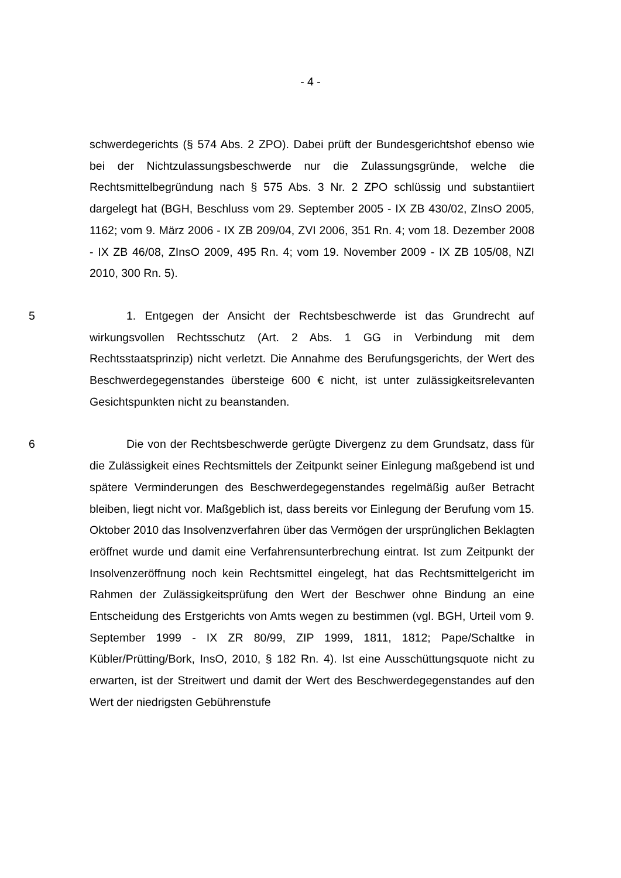- 4 -
schwerdegerichts (§ 574 Abs. 2 ZPO). Dabei prüft der Bundesgerichtshof ebenso wie bei der Nichtzulassungsbeschwerde nur die Zulassungsgründe, welche die Rechtsmittelbegründung nach § 575 Abs. 3 Nr. 2 ZPO schlüssig und substantiiert dargelegt hat (BGH, Beschluss vom 29. September 2005 - IX ZB 430/02, ZInsO 2005, 1162; vom 9. März 2006 - IX ZB 209/04, ZVI 2006, 351 Rn. 4; vom 18. Dezember 2008 - IX ZB 46/08, ZInsO 2009, 495 Rn. 4; vom 19. November 2009 - IX ZB 105/08, NZI 2010, 300 Rn. 5).
5 1. Entgegen der Ansicht der Rechtsbeschwerde ist das Grundrecht auf wirkungsvollen Rechtsschutz (Art. 2 Abs. 1 GG in Verbindung mit dem Rechtsstaatsprinzip) nicht verletzt. Die Annahme des Berufungsgerichts, der Wert des Beschwerdegegenstandes übersteige 600 € nicht, ist unter zulässigkeitsrelevanten Gesichtspunkten nicht zu beanstanden.
6 Die von der Rechtsbeschwerde gerügte Divergenz zu dem Grundsatz, dass für die Zulässigkeit eines Rechtsmittels der Zeitpunkt seiner Einlegung maßgebend ist und spätere Verminderungen des Beschwerdegegenstandes regelmäßig außer Betracht bleiben, liegt nicht vor. Maßgeblich ist, dass bereits vor Einlegung der Berufung vom 15. Oktober 2010 das Insolvenzverfahren über das Vermögen der ursprünglichen Beklagten eröffnet wurde und damit eine Verfahrensunterbrechung eintrat. Ist zum Zeitpunkt der Insolvenzeröffnung noch kein Rechtsmittel eingelegt, hat das Rechtsmittelgericht im Rahmen der Zulässigkeitsprüfung den Wert der Beschwer ohne Bindung an eine Entscheidung des Erstgerichts von Amts wegen zu bestimmen (vgl. BGH, Urteil vom 9. September 1999 - IX ZR 80/99, ZIP 1999, 1811, 1812; Pape/Schaltke in Kübler/Prütting/Bork, InsO, 2010, § 182 Rn. 4). Ist eine Ausschüttungsquote nicht zu erwarten, ist der Streitwert und damit der Wert des Beschwerdegegenstandes auf den Wert der niedrigsten Gebührenstufe